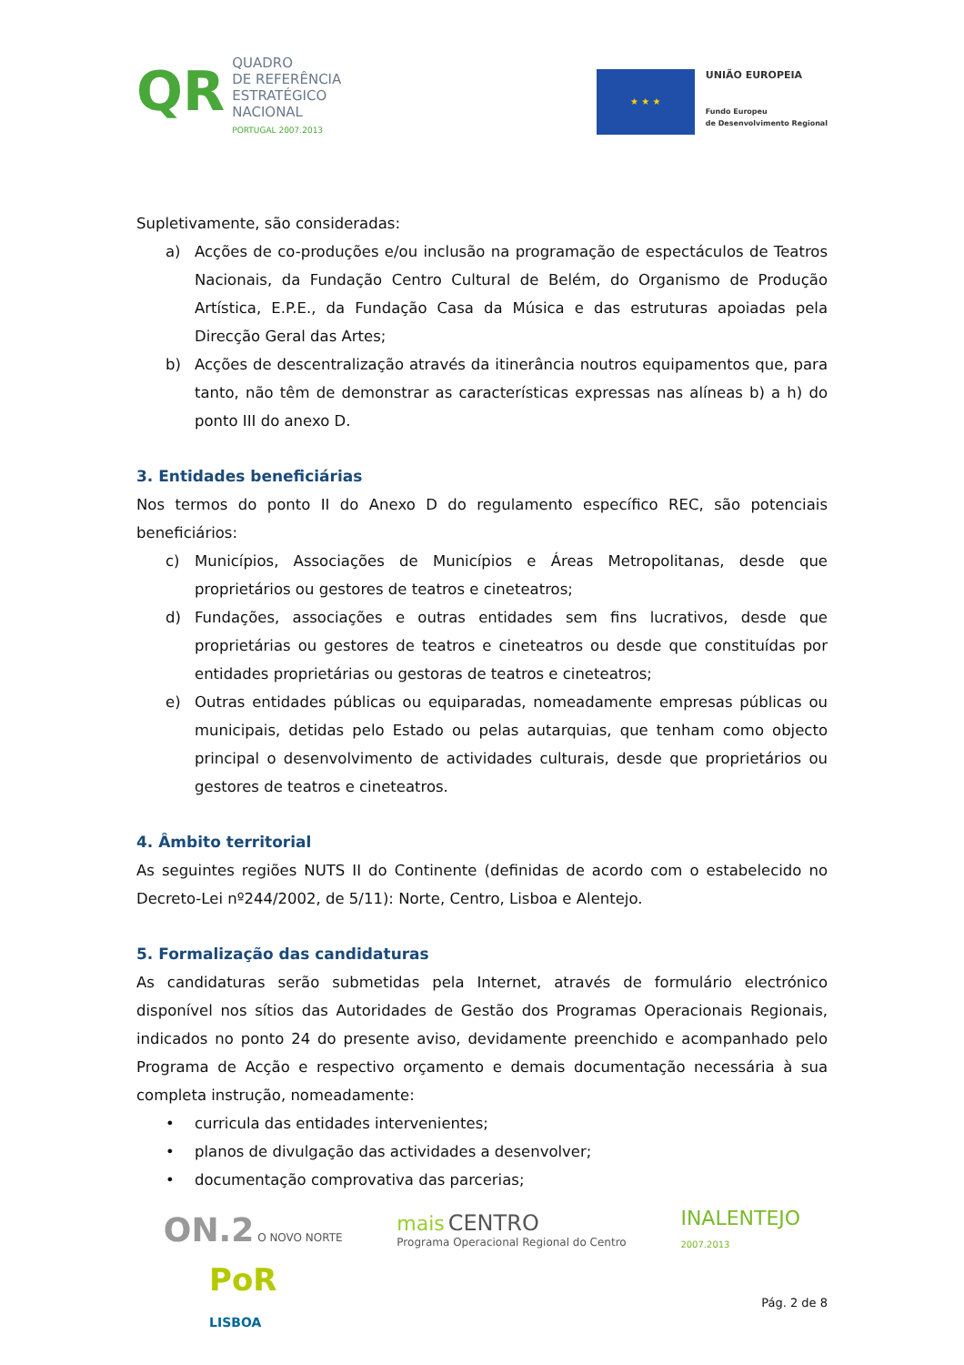QR
QUADRO
DE REFERÊNCIA
ESTRATÉGICO
NACIONAL
PORTUGAL 2007.2013
★ ★ ★
UNIÃO EUROPEIA
Fundo Europeu
de Desenvolvimento Regional
Supletivamente, são consideradas:
a) Acções de co-produções e/ou inclusão na programação de espectáculos de Teatros Nacionais, da Fundação Centro Cultural de Belém, do Organismo de Produção Artística, E.P.E., da Fundação Casa da Música e das estruturas apoiadas pela Direcção Geral das Artes;
b) Acções de descentralização através da itinerância noutros equipamentos que, para tanto, não têm de demonstrar as características expressas nas alíneas b) a h) do ponto III do anexo D.
3. Entidades beneficiárias
Nos termos do ponto II do Anexo D do regulamento específico REC, são potenciais beneficiários:
c) Municípios, Associações de Municípios e Áreas Metropolitanas, desde que proprietários ou gestores de teatros e cineteatros;
d) Fundações, associações e outras entidades sem fins lucrativos, desde que proprietárias ou gestores de teatros e cineteatros ou desde que constituídas por entidades proprietárias ou gestoras de teatros e cineteatros;
e) Outras entidades públicas ou equiparadas, nomeadamente empresas públicas ou municipais, detidas pelo Estado ou pelas autarquias, que tenham como objecto principal o desenvolvimento de actividades culturais, desde que proprietários ou gestores de teatros e cineteatros.
4. Âmbito territorial
As seguintes regiões NUTS II do Continente (definidas de acordo com o estabelecido no Decreto-Lei nº244/2002, de 5/11): Norte, Centro, Lisboa e Alentejo.
5. Formalização das candidaturas
As candidaturas serão submetidas pela Internet, através de formulário electrónico disponível nos sítios das Autoridades de Gestão dos Programas Operacionais Regionais, indicados no ponto 24 do presente aviso, devidamente preenchido e acompanhado pelo Programa de Acção e respectivo orçamento e demais documentação necessária à sua completa instrução, nomeadamente:
• curricula das entidades intervenientes;
• planos de divulgação das actividades a desenvolver;
• documentação comprovativa das parcerias;
ON.2 O NOVO NORTE
mais CENTRO
Programa Operacional Regional do Centro
INALENTEJO
2007.2013
PoR
LISBOA
Pág. 2 de 8